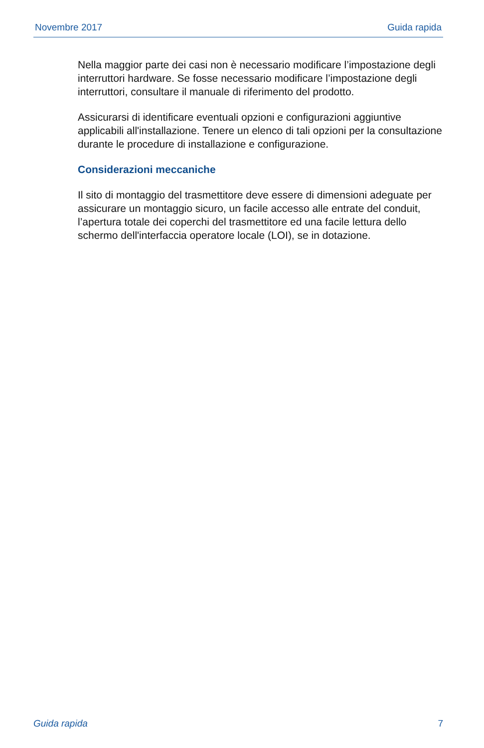Novembre 2017 Guida rapida
Nella maggior parte dei casi non è necessario modificare l’impostazione degli interruttori hardware. Se fosse necessario modificare l’impostazione degli interruttori, consultare il manuale di riferimento del prodotto.
Assicurarsi di identificare eventuali opzioni e configurazioni aggiuntive applicabili all'installazione. Tenere un elenco di tali opzioni per la consultazione durante le procedure di installazione e configurazione.
Considerazioni meccaniche
Il sito di montaggio del trasmettitore deve essere di dimensioni adeguate per assicurare un montaggio sicuro, un facile accesso alle entrate del conduit, l’apertura totale dei coperchi del trasmettitore ed una facile lettura dello schermo dell'interfaccia operatore locale (LOI), se in dotazione.
Guida rapida 7